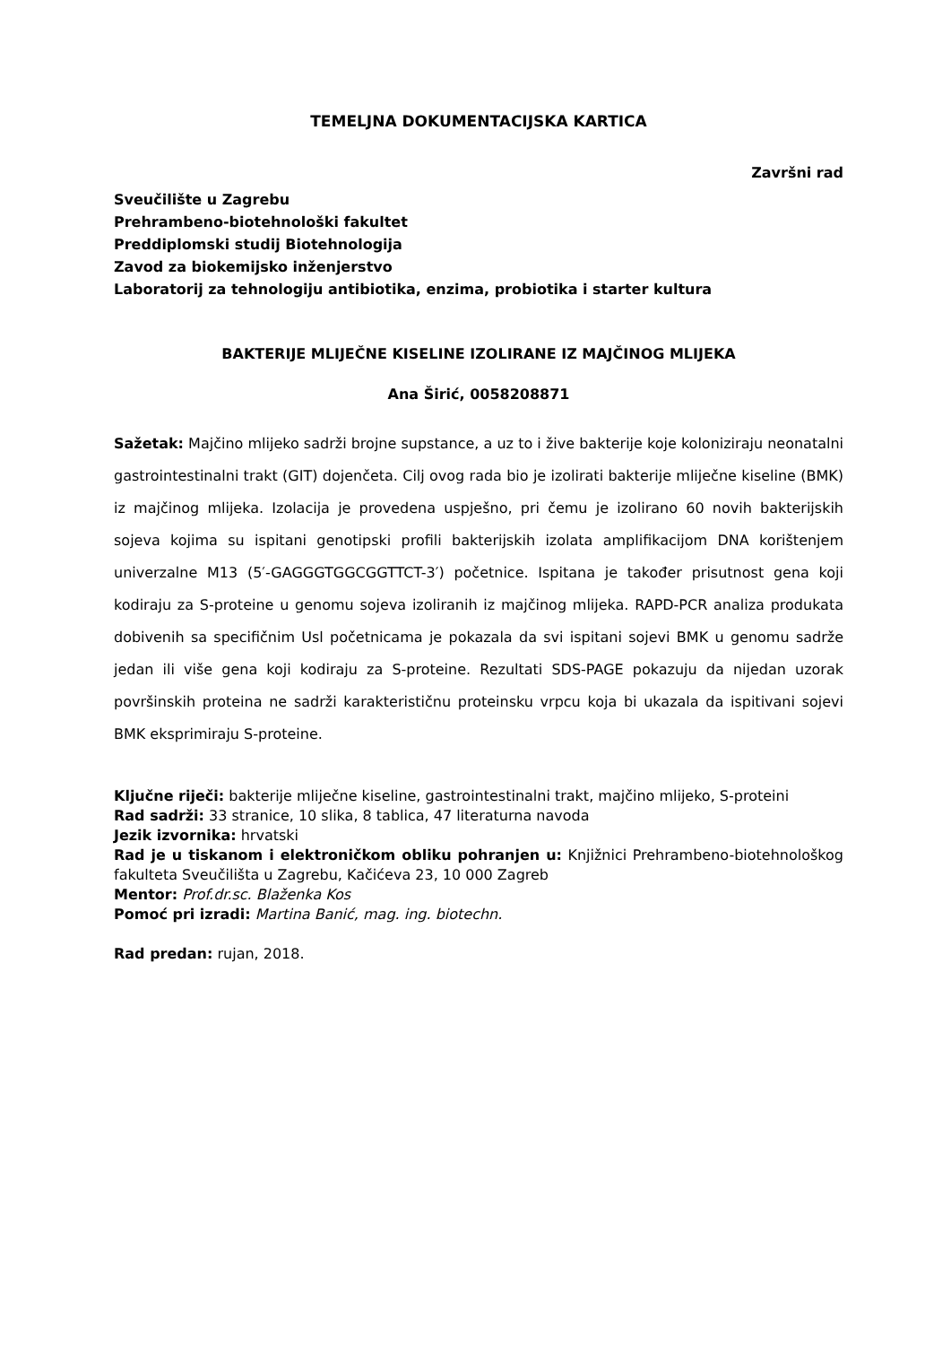TEMELJNA DOKUMENTACIJSKA KARTICA
Završni rad
Sveučilište u Zagrebu
Prehrambeno-biotehnološki fakultet
Preddiplomski studij Biotehnologija
Zavod za biokemijsko inženjerstvo
Laboratorij za tehnologiju antibiotika, enzima, probiotika i starter kultura
BAKTERIJE MLIJEČNE KISELINE IZOLIRANE IZ MAJČINOG MLIJEKA
Ana Širić, 0058208871
Sažetak: Majčino mlijeko sadrži brojne supstance, a uz to i žive bakterije koje koloniziraju neonatalni gastrointestinalni trakt (GIT) dojenčeta. Cilj ovog rada bio je izolirati bakterije mliječne kiseline (BMK) iz majčinog mlijeka. Izolacija je provedena uspješno, pri čemu je izolirano 60 novih bakterijskih sojeva kojima su ispitani genotipski profili bakterijskih izolata amplifikacijom DNA korištenjem univerzalne M13 (5′-GAGGGTGGCGGTTCT-3′) početnice. Ispitana je također prisutnost gena koji kodiraju za S-proteine u genomu sojeva izoliranih iz majčinog mlijeka. RAPD-PCR analiza produkata dobivenih sa specifičnim Usl početnicama je pokazala da svi ispitani sojevi BMK u genomu sadrže jedan ili više gena koji kodiraju za S-proteine. Rezultati SDS-PAGE pokazuju da nijedan uzorak površinskih proteina ne sadrži karakterističnu proteinsku vrpcu koja bi ukazala da ispitivani sojevi BMK eksprimiraju S-proteine.
Ključne riječi: bakterije mliječne kiseline, gastrointestinalni trakt, majčino mlijeko, S-proteini
Rad sadrži: 33 stranice, 10 slika, 8 tablica, 47 literaturna navoda
Jezik izvornika: hrvatski
Rad je u tiskanom i elektroničkom obliku pohranjen u: Knjižnici Prehrambeno-biotehnološkog fakulteta Sveučilišta u Zagrebu, Kačićeva 23, 10 000 Zagreb
Mentor: Prof.dr.sc. Blaženka Kos
Pomoć pri izradi: Martina Banić, mag. ing. biotechn.
Rad predan: rujan, 2018.